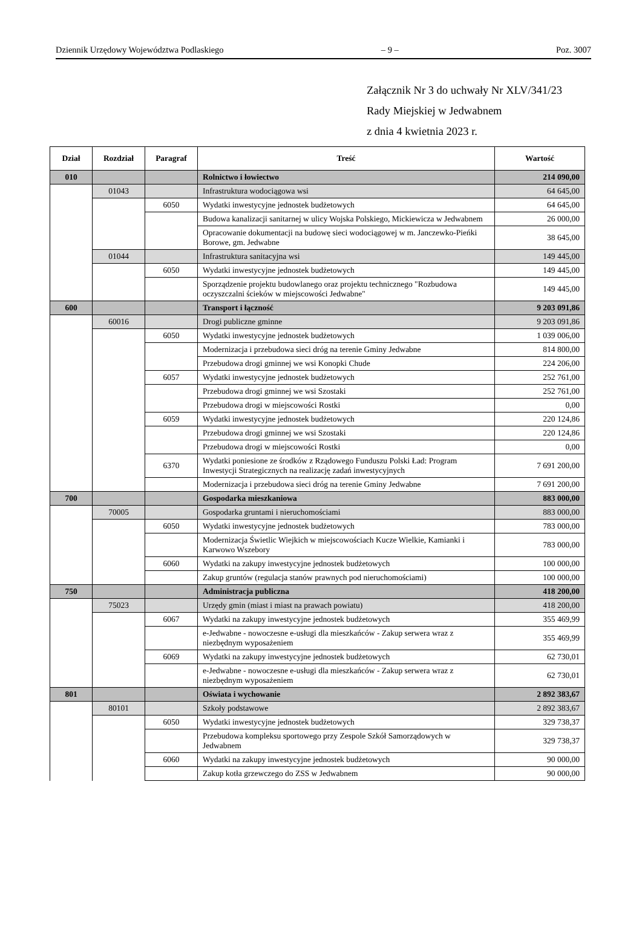Dziennik Urzędowy Województwa Podlaskiego – 9 – Poz. 3007
Załącznik Nr 3 do uchwały Nr XLV/341/23
Rady Miejskiej w Jedwabnem
z dnia 4 kwietnia 2023 r.
| Dział | Rozdział | Paragraf | Treść | Wartość |
| --- | --- | --- | --- | --- |
| 010 | | | Rolnictwo i łowiectwo | 214 090,00 |
| | 01043 | | Infrastruktura wodociągowa wsi | 64 645,00 |
| | | 6050 | Wydatki inwestycyjne jednostek budżetowych | 64 645,00 |
| | | | Budowa kanalizacji sanitarnej w ulicy Wojska Polskiego, Mickiewicza w Jedwabnem | 26 000,00 |
| | | | Opracowanie dokumentacji na budowę sieci wodociągowej w m. Janczewko-Pieńki Borowe, gm. Jedwabne | 38 645,00 |
| | 01044 | | Infrastruktura sanitacyjna wsi | 149 445,00 |
| | | 6050 | Wydatki inwestycyjne jednostek budżetowych | 149 445,00 |
| | | | Sporządzenie projektu budowlanego oraz projektu technicznego "Rozbudowa oczyszczalni ścieków w miejscowości Jedwabne" | 149 445,00 |
| 600 | | | Transport i łączność | 9 203 091,86 |
| | 60016 | | Drogi publiczne gminne | 9 203 091,86 |
| | | 6050 | Wydatki inwestycyjne jednostek budżetowych | 1 039 006,00 |
| | | | Modernizacja i przebudowa sieci dróg na terenie Gminy Jedwabne | 814 800,00 |
| | | | Przebudowa drogi gminnej we wsi Konopki Chude | 224 206,00 |
| | | 6057 | Wydatki inwestycyjne jednostek budżetowych | 252 761,00 |
| | | | Przebudowa drogi gminnej we wsi Szostaki | 252 761,00 |
| | | | Przebudowa drogi w miejscowości Rostki | 0,00 |
| | | 6059 | Wydatki inwestycyjne jednostek budżetowych | 220 124,86 |
| | | | Przebudowa drogi gminnej we wsi Szostaki | 220 124,86 |
| | | | Przebudowa drogi w miejscowości Rostki | 0,00 |
| | | 6370 | Wydatki poniesione ze środków z Rządowego Funduszu Polski Ład: Program Inwestycji Strategicznych na realizację zadań inwestycyjnych | 7 691 200,00 |
| | | | Modernizacja i przebudowa sieci dróg na terenie Gminy Jedwabne | 7 691 200,00 |
| 700 | | | Gospodarka mieszkaniowa | 883 000,00 |
| | 70005 | | Gospodarka gruntami i nieruchomościami | 883 000,00 |
| | | 6050 | Wydatki inwestycyjne jednostek budżetowych | 783 000,00 |
| | | | Modernizacja Świetlic Wiejkich w miejscowościach Kucze Wielkie, Kamianki i Karwowo Wszebory | 783 000,00 |
| | | 6060 | Wydatki na zakupy inwestycyjne jednostek budżetowych | 100 000,00 |
| | | | Zakup gruntów (regulacja stanów prawnych pod nieruchomościami) | 100 000,00 |
| 750 | | | Administracja publiczna | 418 200,00 |
| | 75023 | | Urzędy gmin (miast i miast na prawach powiatu) | 418 200,00 |
| | | 6067 | Wydatki na zakupy inwestycyjne jednostek budżetowych | 355 469,99 |
| | | | e-Jedwabne - nowoczesne e-usługi dla mieszkańców - Zakup serwera wraz z niezbędnym wyposażeniem | 355 469,99 |
| | | 6069 | Wydatki na zakupy inwestycyjne jednostek budżetowych | 62 730,01 |
| | | | e-Jedwabne - nowoczesne e-usługi dla mieszkańców - Zakup serwera wraz z niezbędnym wyposażeniem | 62 730,01 |
| 801 | | | Oświata i wychowanie | 2 892 383,67 |
| | 80101 | | Szkoły podstawowe | 2 892 383,67 |
| | | 6050 | Wydatki inwestycyjne jednostek budżetowych | 329 738,37 |
| | | | Przebudowa kompleksu sportowego przy Zespole Szkół Samorządowych w Jedwabnem | 329 738,37 |
| | | 6060 | Wydatki na zakupy inwestycyjne jednostek budżetowych | 90 000,00 |
| | | | Zakup kotła grzewczego do ZSS w Jedwabnem | 90 000,00 |